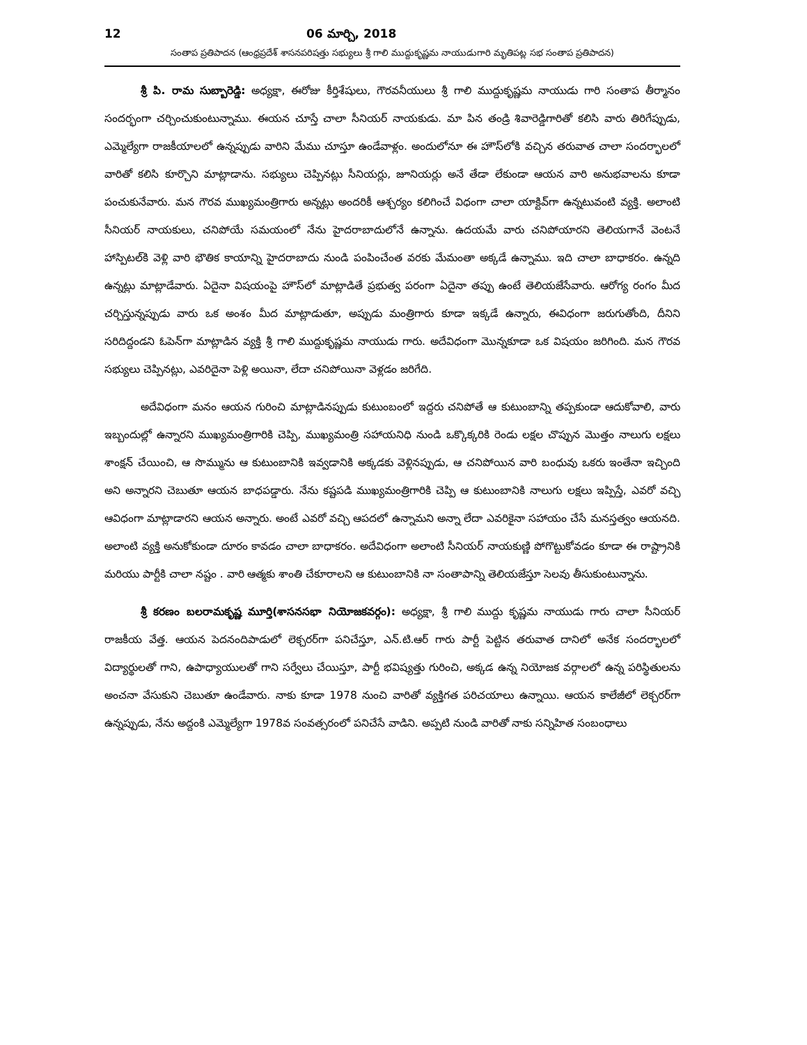12 06 మార్చి, 2018
సంతాప ప్రతిపాదన (ఆంధ్రప్రదేశ్ శాసనపరిషత్తు సభ్యులు శ్రీ గాలి ముద్దుకృష్ణమ నాయుడుగారి మృతిపట్ల సభ సంతాప ప్రతిపాదన)
శ్రీ పి. రామ సుబ్బారెడ్డి: అధ్యక్షా, ఈరోజు కీర్తిశేషులు, గౌరవనీయులు శ్రీ గాలి ముద్దుకృష్ణమ నాయుడు గారి సంతాప తీర్మానం సందర్భంగా చర్చించుకుంటున్నాము. ఈయన చూస్తే చాలా సీనియర్ నాయకుడు. మా పిన తండ్రి శివారెడ్డిగారితో కలిసి వారు తిరిగేప్పుడు, ఎమ్మెల్యేగా రాజకీయాలలో ఉన్నప్పుడు వారిని మేము చూస్తూ ఉండేవాళ్లం. అందులోనూ ఈ హౌస్‌లోకి వచ్చిన తరువాత చాలా సందర్భాలలో వారితో కలిసి కూర్చొని మాట్లాడాను. సభ్యులు చెప్పినట్లు సీనియర్లు, జూనియర్లు అనే తేడా లేకుండా ఆయన వారి అనుభవాలను కూడా పంచుకునేవారు. మన గౌరవ ముఖ్యమంత్రిగారు అన్నట్లు అందరికీ ఆశ్చర్యం కలిగించే విధంగా చాలా యాక్టివ్‌గా ఉన్నటువంటి వ్యక్తి. అలాంటి సీనియర్ నాయకులు, చనిపోయే సమయంలో నేను హైదరాబాదులోనే ఉన్నాను. ఉదయమే వారు చనిపోయారని తెలియగానే వెంటనే హాస్పిటల్‌కి వెళ్లి వారి భౌతిక కాయాన్ని హైదరాబాదు నుండి పంపించేంత వరకు మేమంతా అక్కడే ఉన్నాము. ఇది చాలా బాధాకరం. ఉన్నది ఉన్నట్లు మాట్లాడేవారు. ఏదైనా విషయంపై హౌస్‌లో మాట్లాడితే ప్రభుత్వ పరంగా ఏదైనా తప్పు ఉంటే తెలియజేసేవారు. ఆరోగ్య రంగం మీద చర్చిస్తున్నప్పుడు వారు ఒక అంశం మీద మాట్లాడుతూ, అప్పుడు మంత్రిగారు కూడా ఇక్కడే ఉన్నారు, ఈవిధంగా జరుగుతోంది, దీనిని సరిదిద్దండని ఓపెన్‌గా మాట్లాడిన వ్యక్తి శ్రీ గాలి ముద్దుకృష్ణమ నాయుడు గారు. అదేవిధంగా మొన్నకూడా ఒక విషయం జరిగింది. మన గౌరవ సభ్యులు చెప్పినట్లు, ఎవరిదైనా పెళ్లి అయినా, లేదా చనిపోయినా వెళ్లడం జరిగేది.
అదేవిధంగా మనం ఆయన గురించి మాట్లాడినప్పుడు కుటుంబంలో ఇద్దరు చనిపోతే ఆ కుటుంబాన్ని తప్పకుండా ఆదుకోవాలి, వారు ఇబ్బందుల్లో ఉన్నారని ముఖ్యమంత్రిగారికి చెప్పి, ముఖ్యమంత్రి సహాయనిధి నుండి ఒక్కొక్కరికి రెండు లక్షల చొప్పున మొత్తం నాలుగు లక్షలు శాంక్షన్ చేయించి, ఆ సొమ్మును ఆ కుటుంబానికి ఇవ్వడానికి అక్కడకు వెళ్లినప్పుడు, ఆ చనిపోయిన వారి బంధువు ఒకరు ఇంతేనా ఇచ్చింది అని అన్నారని చెబుతూ ఆయన బాధపడ్డారు. నేను కష్టపడి ముఖ్యమంత్రిగారికి చెప్పి ఆ కుటుంబానికి నాలుగు లక్షలు ఇప్పిస్తే, ఎవరో వచ్చి ఆవిధంగా మాట్లాడారని ఆయన అన్నారు. అంటే ఎవరో వచ్చి ఆపదలో ఉన్నామని అన్నా లేదా ఎవరికైనా సహాయం చేసే మనస్తత్వం ఆయనది. అలాంటి వ్యక్తి అనుకోకుండా దూరం కావడం చాలా బాధాకరం. అదేవిధంగా అలాంటి సీనియర్ నాయకుణ్ణి పోగొట్టుకోవడం కూడా ఈ రాష్ట్రానికి మరియు పార్టీకి చాలా నష్టం . వారి ఆత్మకు శాంతి చేకూరాలని ఆ కుటుంబానికి నా సంతాపాన్ని తెలియజేస్తూ సెలవు తీసుకుంటున్నాను.
శ్రీ కరణం బలరామకృష్ణ మూర్తి(శాసనసభా నియోజకవర్గం): అధ్యక్షా, శ్రీ గాలి ముద్దు కృష్ణమ నాయుడు గారు చాలా సీనియర్ రాజకీయ వేత్త. ఆయన పెదనందిపాడులో లెక్చరర్‌గా పనిచేస్తూ, ఎన్.టి.ఆర్ గారు పార్టీ పెట్టిన తరువాత దానిలో అనేక సందర్భాలలో విద్యార్థులతో గాని, ఉపాధ్యాయులతో గాని సర్వేలు చేయిస్తూ, పార్టీ భవిష్యత్తు గురించి, అక్కడ ఉన్న నియోజక వర్గాలలో ఉన్న పరిస్థితులను అంచనా వేసుకుని చెబుతూ ఉండేవారు. నాకు కూడా 1978 నుంచి వారితో వ్యక్తిగత పరిచయాలు ఉన్నాయి. ఆయన కాలేజీలో లెక్చరర్‌గా ఉన్నప్పుడు, నేను అద్దంకి ఎమ్మెల్యేగా 1978వ సంవత్సరంలో పనిచేసే వాడిని. అప్పటి నుండి వారితో నాకు సన్నిహిత సంబంధాలు